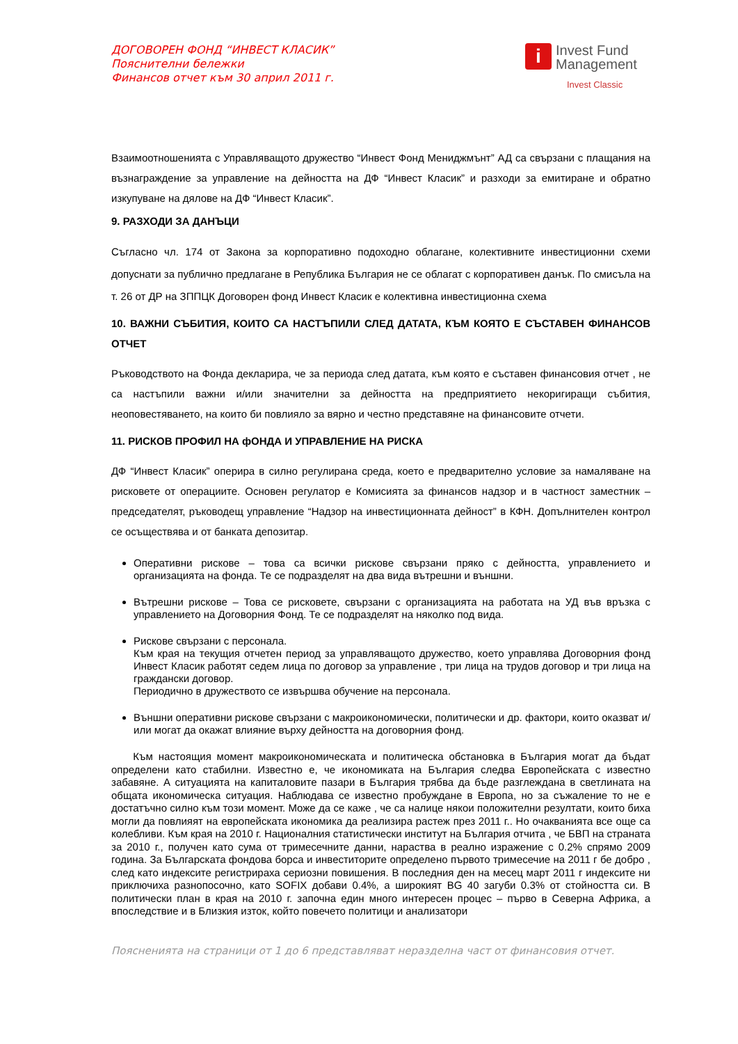ДОГОВОРЕН ФОНД “ИНВЕСТ КЛАСИК”
Пояснителни бележки
Финансов отчет към 30 април 2011 г.
i Invest Fund
Management
Invest Classic
Взаимоотношенията с Управляващото дружество “Инвест Фонд Мениджмънт” АД са свързани с плащания на възнаграждение за управление на дейността на ДФ “Инвест Класик” и разходи за емитиране и обратно изкупуване на дялове на ДФ “Инвест Класик”.
9. РАЗХОДИ ЗА ДАНЪЦИ
Съгласно чл. 174 от Закона за корпоративно подоходно облагане, колективните инвестиционни схеми допуснати за публично предлагане в Република България не се облагат с корпоративен данък. По смисъла на т. 26 от ДР на ЗППЦК Договорен фонд Инвест Класик е колективна инвестиционна схема
10. ВАЖНИ СЪБИТИЯ, КОИТО СА НАСТЪПИЛИ СЛЕД ДАТАТА, КЪМ КОЯТО Е СЪСТАВЕН ФИНАНСОВ ОТЧЕТ
Ръководството на Фонда декларира, че за периода след датата, към която е съставен финансовия отчет , не са настъпили важни и/или значителни за дейността на предприятието некоригиращи събития, неоповестяването, на които би повлияло за вярно и честно представяне на финансовите отчети.
11. РИСКОВ ПРОФИЛ НА фОНДА И УПРАВЛЕНИЕ НА РИСКА
ДФ “Инвест Класик” оперира в силно регулирана среда, което е предварително условие за намаляване на рисковете от операциите. Основен регулатор е Комисията за финансов надзор и в частност заместник – председателят, ръководещ управление “Надзор на инвестиционната дейност” в КФН. Допълнителен контрол се осъществява и от банката депозитар.
Оперативни рискове – това са всички рискове свързани пряко с дейността, управлението и организацията на фонда. Те се подразделят на два вида вътрешни и външни.
Вътрешни рискове – Това се рисковете, свързани с организацията на работата на УД във връзка с управлението на Договорния Фонд. Те се подразделят на няколко под вида.
Рискове свързани с персонала.
Към края на текущия отчетен период за управляващото дружество, което управлява Договорния фонд Инвест Класик работят седем лица по договор за управление , три лица на трудов договор и три лица на граждански договор.
Периодично в дружеството се извършва обучение на персонала.
Външни оперативни рискове свързани с макроикономически, политически и др. фактори, които оказват и/или могат да окажат влияние върху дейността на договорния фонд.
Към настоящия момент макроикономическата и политическа обстановка в България могат да бъдат определени като стабилни. Известно е, че икономиката на България следва Европейската с известно забавяне. А ситуацията на капиталовите пазари в България трябва да бъде разглеждана в светлината на общата икономическа ситуация. Наблюдава се известно пробуждане в Европа, но за съжаление то не е достатъчно силно към този момент. Може да се каже , че са налице някои положителни резултати, които биха могли да повлияят на европейската икономика да реализира растеж през 2011 г.. Но очакванията все още са колебливи. Към края на 2010 г. Националния статистически институт на България отчита , че БВП на страната за 2010 г., получен като сума от тримесечните данни, нараства в реално изражение с 0.2% спрямо 2009 година. За Българската фондова борса и инвеститорите определено първото тримесечие на 2011 г бе добро , след като индексите регистрираха сериозни повишения. В последния ден на месец март 2011 г индексите ни приключиха разнопосочно, като SOFIX добави 0.4%, а широкият BG 40 загуби 0.3% от стойността си. В политически план в края на 2010 г. започна един много интересен процес – първо в Северна Африка, а впоследствие и в Близкия изток, който повечето политици и анализатори
Поясненията на страници от 1 до 6 представляват неразделна част от финансовия отчет.